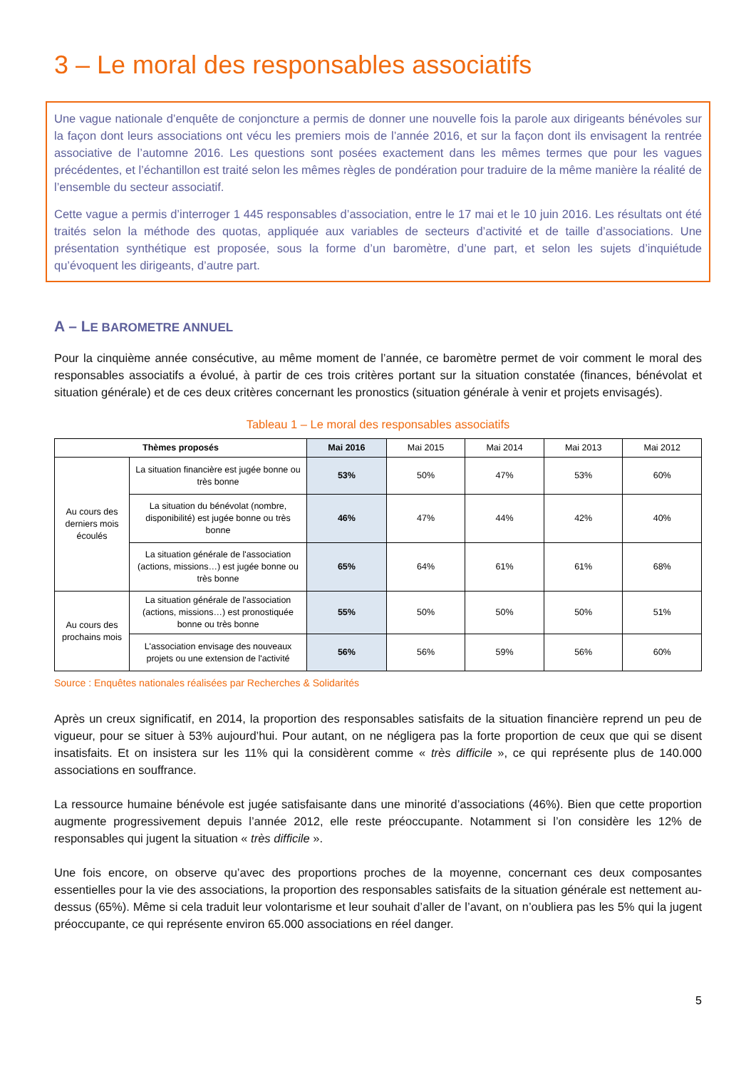3 – Le moral des responsables associatifs
Une vague nationale d’enquête de conjoncture a permis de donner une nouvelle fois la parole aux dirigeants bénévoles sur la façon dont leurs associations ont vécu les premiers mois de l’année 2016, et sur la façon dont ils envisagent la rentrée associative de l’automne 2016. Les questions sont posées exactement dans les mêmes termes que pour les vagues précédentes, et l’échantillon est traité selon les mêmes règles de pondération pour traduire de la même manière la réalité de l’ensemble du secteur associatif.
Cette vague a permis d’interroger 1 445 responsables d’association, entre le 17 mai et le 10 juin 2016. Les résultats ont été traités selon la méthode des quotas, appliquée aux variables de secteurs d’activité et de taille d’associations. Une présentation synthétique est proposée, sous la forme d’un baromètre, d’une part, et selon les sujets d’inquiétude qu’évoquent les dirigeants, d’autre part.
A – LE BAROMETRE ANNUEL
Pour la cinquième année consécutive, au même moment de l’année, ce baromètre permet de voir comment le moral des responsables associatifs a évolué, à partir de ces trois critères portant sur la situation constatée (finances, bénévolat et situation générale) et de ces deux critères concernant les pronostics (situation générale à venir et projets envisagés).
Tableau 1 – Le moral des responsables associatifs
| Thèmes proposés | | Mai 2016 | Mai 2015 | Mai 2014 | Mai 2013 | Mai 2012 |
| Au cours des derniers mois écoulés | La situation financière est jugée bonne ou très bonne | 53% | 50% | 47% | 53% | 60% |
| | La situation du bénévolat (nombre, disponibilité) est jugée bonne ou très bonne | 46% | 47% | 44% | 42% | 40% |
| | La situation générale de l'association (actions, missions…) est jugée bonne ou très bonne | 65% | 64% | 61% | 61% | 68% |
| Au cours des prochains mois | La situation générale de l'association (actions, missions…) est pronostiquée bonne ou très bonne | 55% | 50% | 50% | 50% | 51% |
| | L'association envisage des nouveaux projets ou une extension de l'activité | 56% | 56% | 59% | 56% | 60% |
Source : Enquêtes nationales réalisées par Recherches & Solidarités
Après un creux significatif, en 2014, la proportion des responsables satisfaits de la situation financière reprend un peu de vigueur, pour se situer à 53% aujourd’hui. Pour autant, on ne négligera pas la forte proportion de ceux que qui se disent insatisfaits. Et on insistera sur les 11% qui la considèrent comme « très difficile », ce qui représente plus de 140.000 associations en souffrance.
La ressource humaine bénévole est jugée satisfaisante dans une minorité d’associations (46%). Bien que cette proportion augmente progressivement depuis l’année 2012, elle reste préoccupante. Notamment si l’on considère les 12% de responsables qui jugent la situation « très difficile ».
Une fois encore, on observe qu’avec des proportions proches de la moyenne, concernant ces deux composantes essentielles pour la vie des associations, la proportion des responsables satisfaits de la situation générale est nettement au-dessus (65%). Même si cela traduit leur volontarisme et leur souhait d’aller de l’avant, on n’oubliera pas les 5% qui la jugent préoccupante, ce qui représente environ 65.000 associations en réel danger.
5